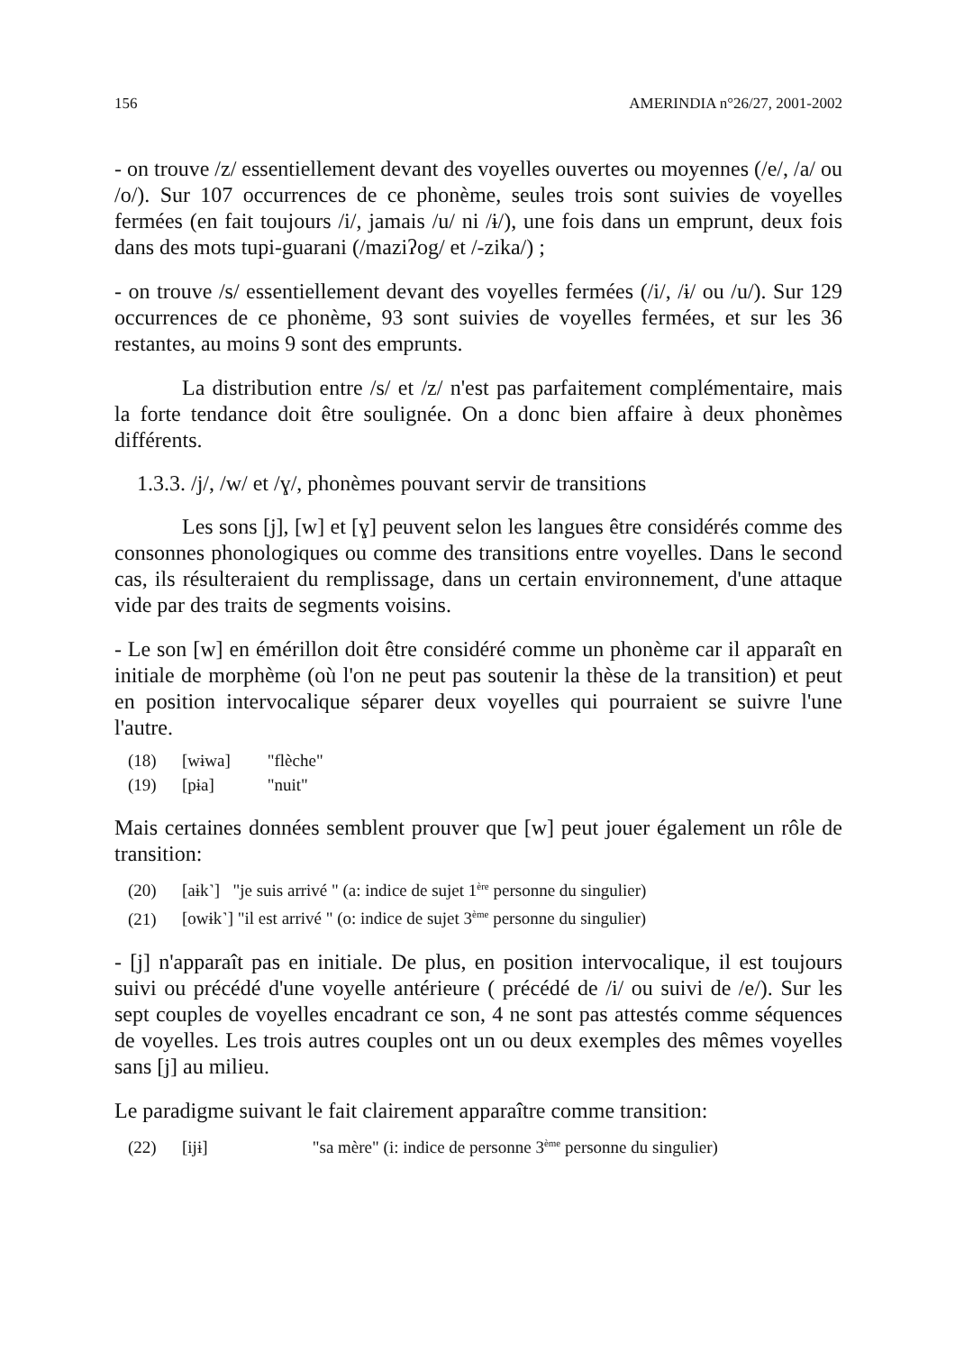156 AMERINDIA n°26/27, 2001-2002
- on trouve /z/ essentiellement devant des voyelles ouvertes ou moyennes (/e/, /a/ ou /o/). Sur 107 occurrences de ce phonème, seules trois sont suivies de voyelles fermées (en fait toujours /i/, jamais /u/ ni /ɨ/), une fois dans un emprunt, deux fois dans des mots tupi-guarani (/maziʔog/ et /-zika/) ;
- on trouve /s/ essentiellement devant des voyelles fermées (/i/, /ɨ/ ou /u/). Sur 129 occurrences de ce phonème, 93 sont suivies de voyelles fermées, et sur les 36 restantes, au moins 9 sont des emprunts.
La distribution entre /s/ et /z/ n'est pas parfaitement complémentaire, mais la forte tendance doit être soulignée. On a donc bien affaire à deux phonèmes différents.
1.3.3. /j/, /w/ et /ɣ/, phonèmes pouvant servir de transitions
Les sons [j], [w] et [ɣ] peuvent selon les langues être considérés comme des consonnes phonologiques ou comme des transitions entre voyelles. Dans le second cas, ils résulteraient du remplissage, dans un certain environnement, d'une attaque vide par des traits de segments voisins.
- Le son [w] en émérillon doit être considéré comme un phonème car il apparaît en initiale de morphème (où l'on ne peut pas soutenir la thèse de la transition) et peut en position intervocalique séparer deux voyelles qui pourraient se suivre l'une l'autre.
(18) [wɨwa] "flèche"
(19) [pɨa] "nuit"
Mais certaines données semblent prouver que [w] peut jouer également un rôle de transition:
(20) [aɨk˺] "je suis arrivé " (a: indice de sujet 1<sup>ère</sup> personne du singulier)
(21) [owɨk˺] "il est arrivé " (o: indice de sujet 3<sup>ème</sup> personne du singulier)
- [j] n'apparaît pas en initiale. De plus, en position intervocalique, il est toujours suivi ou précédé d'une voyelle antérieure ( précédé de /i/ ou suivi de /e/). Sur les sept couples de voyelles encadrant ce son, 4 ne sont pas attestés comme séquences de voyelles. Les trois autres couples ont un ou deux exemples des mêmes voyelles sans [j] au milieu.
Le paradigme suivant le fait clairement apparaître comme transition:
(22) [ijɨ] "sa mère" (i: indice de personne 3<sup>ème</sup> personne du singulier)